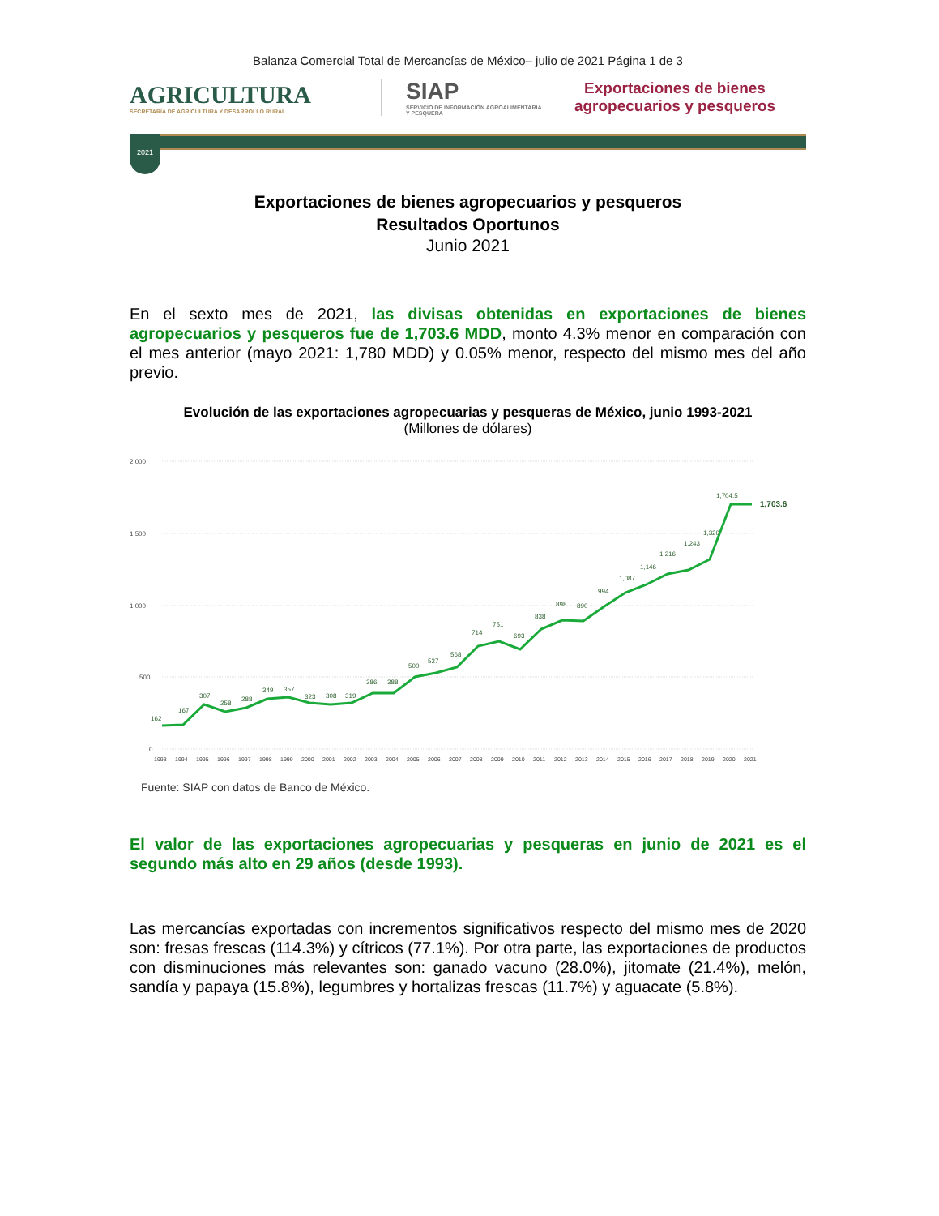Balanza Comercial Total de Mercancías de México– julio de 2021 Página 1 de 3
AGRICULTURA
SECRETARÍA DE AGRICULTURA Y DESARROLLO RURAL
SIAP
SERVICIO DE INFORMACIÓN AGROALIMENTARIA Y PESQUERA
Exportaciones de bienes
agropecuarios y pesqueros
2021
Exportaciones de bienes agropecuarios y pesqueros
Resultados Oportunos
Junio 2021
En el sexto mes de 2021, las divisas obtenidas en exportaciones de bienes agropecuarios y pesqueros fue de 1,703.6 MDD, monto 4.3% menor en comparación con el mes anterior (mayo 2021: 1,780 MDD) y 0.05% menor, respecto del mismo mes del año previo.
Evolución de las exportaciones agropecuarias y pesqueras de México, junio 1993-2021
(Millones de dólares)
2,000
1,500
1,000
500
0
162
167
307
258
288
349
357
323
308
319
386
388
500
527
568
714
751
693
838
898
890
994
1,087
1,146
1,216
1,243
1,320
1,704.5
1,703.6
1993
1994
1995
1996
1997
1998
1999
2000
2001
2002
2003
2004
2005
2006
2007
2008
2009
2010
2011
2012
2013
2014
2015
2016
2017
2018
2019
2020
2021
Fuente: SIAP con datos de Banco de México.
El valor de las exportaciones agropecuarias y pesqueras en junio de 2021 es el segundo más alto en 29 años (desde 1993).
Las mercancías exportadas con incrementos significativos respecto del mismo mes de 2020 son: fresas frescas (114.3%) y cítricos (77.1%). Por otra parte, las exportaciones de productos con disminuciones más relevantes son: ganado vacuno (28.0%), jitomate (21.4%), melón, sandía y papaya (15.8%), legumbres y hortalizas frescas (11.7%) y aguacate (5.8%).